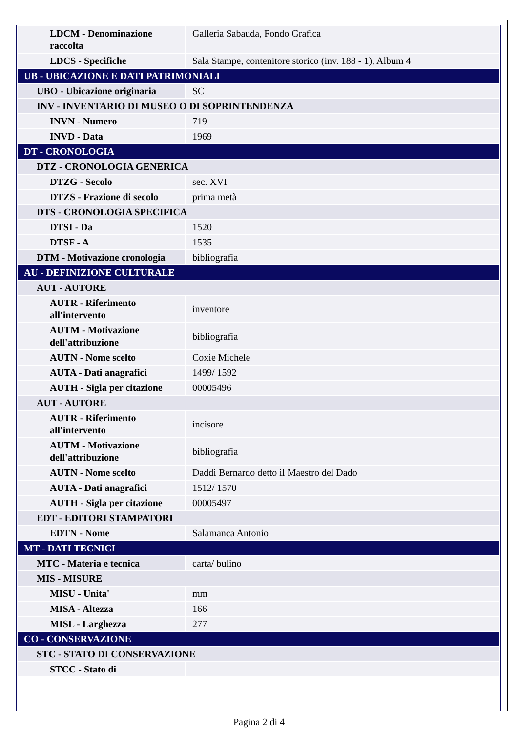| LDCM - Denominazione raccolta | Galleria Sabauda, Fondo Grafica |
| LDCS - Specifiche | Sala Stampe, contenitore storico (inv. 188 - 1), Album 4 |
| UB - UBICAZIONE E DATI PATRIMONIALI | |
| UBO - Ubicazione originaria | SC |
| INV - INVENTARIO DI MUSEO O DI SOPRINTENDENZA | |
| INVN - Numero | 719 |
| INVD - Data | 1969 |
| DT - CRONOLOGIA | |
| DTZ - CRONOLOGIA GENERICA | |
| DTZG - Secolo | sec. XVI |
| DTZS - Frazione di secolo | prima metà |
| DTS - CRONOLOGIA SPECIFICA | |
| DTSI - Da | 1520 |
| DTSF - A | 1535 |
| DTM - Motivazione cronologia | bibliografia |
| AU - DEFINIZIONE CULTURALE | |
| AUT - AUTORE | |
| AUTR - Riferimento all'intervento | inventore |
| AUTM - Motivazione dell'attribuzione | bibliografia |
| AUTN - Nome scelto | Coxie Michele |
| AUTA - Dati anagrafici | 1499/ 1592 |
| AUTH - Sigla per citazione | 00005496 |
| AUT - AUTORE | |
| AUTR - Riferimento all'intervento | incisore |
| AUTM - Motivazione dell'attribuzione | bibliografia |
| AUTN - Nome scelto | Daddi Bernardo detto il Maestro del Dado |
| AUTA - Dati anagrafici | 1512/ 1570 |
| AUTH - Sigla per citazione | 00005497 |
| EDT - EDITORI STAMPATORI | |
| EDTN - Nome | Salamanca Antonio |
| MT - DATI TECNICI | |
| MTC - Materia e tecnica | carta/ bulino |
| MIS - MISURE | |
| MISU - Unita' | mm |
| MISA - Altezza | 166 |
| MISL - Larghezza | 277 |
| CO - CONSERVAZIONE | |
| STC - STATO DI CONSERVAZIONE | |
| STCC - Stato di | |
Pagina 2 di 4